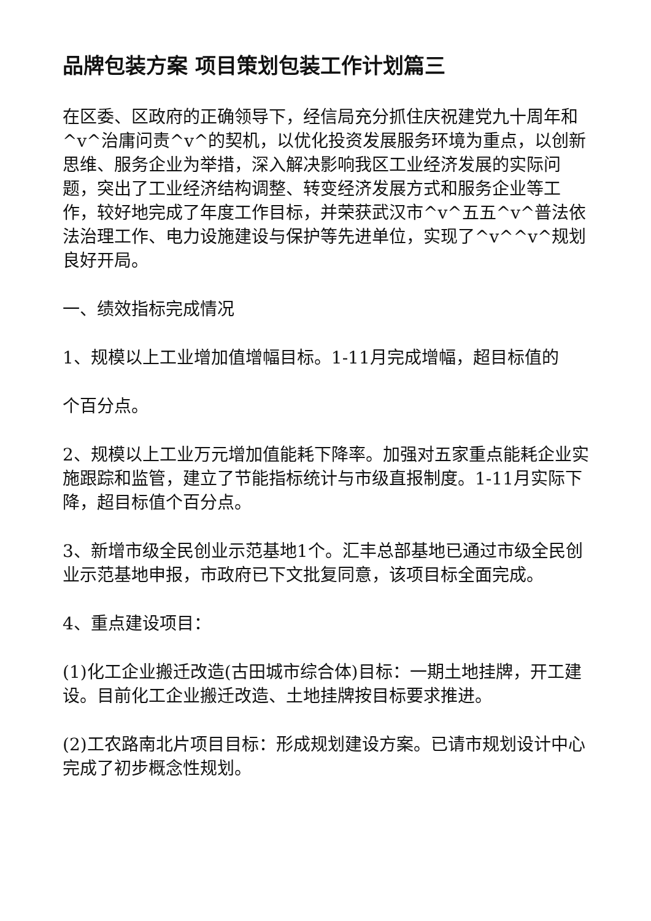品牌包装方案 项目策划包装工作计划篇三
在区委、区政府的正确领导下，经信局充分抓住庆祝建党九十周年和^v^治庸问责^v^的契机，以优化投资发展服务环境为重点，以创新思维、服务企业为举措，深入解决影响我区工业经济发展的实际问题，突出了工业经济结构调整、转变经济发展方式和服务企业等工作，较好地完成了年度工作目标，并荣获武汉市^v^五五^v^普法依法治理工作、电力设施建设与保护等先进单位，实现了^v^^v^规划良好开局。
一、绩效指标完成情况
1、规模以上工业增加值增幅目标。1-11月完成增幅，超目标值的
个百分点。
2、规模以上工业万元增加值能耗下降率。加强对五家重点能耗企业实施跟踪和监管，建立了节能指标统计与市级直报制度。1-11月实际下降，超目标值个百分点。
3、新增市级全民创业示范基地1个。汇丰总部基地已通过市级全民创业示范基地申报，市政府已下文批复同意，该项目标全面完成。
4、重点建设项目：
(1)化工企业搬迁改造(古田城市综合体)目标：一期土地挂牌，开工建设。目前化工企业搬迁改造、土地挂牌按目标要求推进。
(2)工农路南北片项目目标：形成规划建设方案。已请市规划设计中心完成了初步概念性规划。